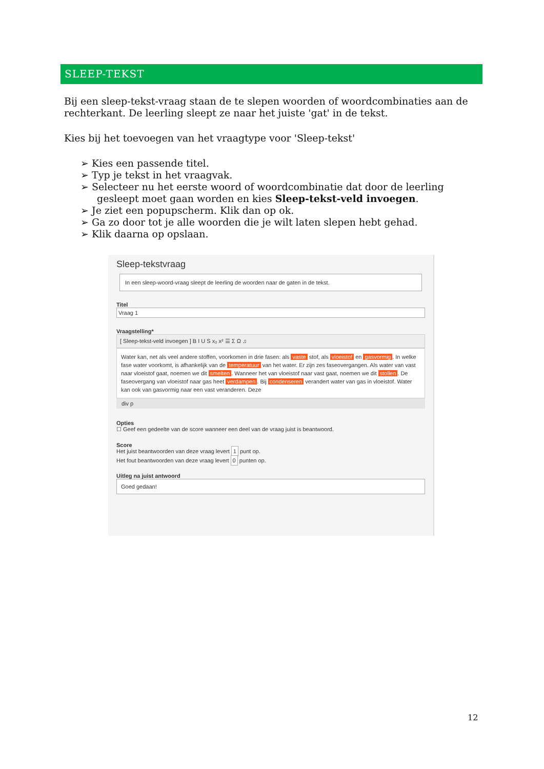SLEEP-TEKST
Bij een sleep-tekst-vraag staan de te slepen woorden of woordcombinaties aan de rechterkant. De leerling sleept ze naar het juiste 'gat' in de tekst.
Kies bij het toevoegen van het vraagtype voor 'Sleep-tekst'
➢ Kies een passende titel.
➢ Typ je tekst in het vraagvak.
➢ Selecteer nu het eerste woord of woordcombinatie dat door de leerling gesleept moet gaan worden en kies Sleep-tekst-veld invoegen.
➢ Je ziet een popupscherm. Klik dan op ok.
➢ Ga zo door tot je alle woorden die je wilt laten slepen hebt gehad.
➢ Klik daarna op opslaan.
Sleep-tekstvraag
In een sleep-woord-vraag sleept de leerling de woorden naar de gaten in de tekst.
Titel
Vraag 1
Vraagstelling*
[ Sleep-tekst-veld invoegen ] B I U S x₂ x² ☰ Σ Ω ♫
Water kan, net als veel andere stoffen, voorkomen in drie fasen: als vaste stof, als vloeistof en gasvormig. In welke fase water voorkomt, is afhankelijk van de temperatuur van het water. Er zijn zes faseovergangen. Als water van vast naar vloeistof gaat, noemen we dit smelten. Wanneer het van vloeistof naar vast gaat, noemen we dit stollen. De faseovergang van vloeistof naar gas heet verdampen. Bij condenseren verandert water van gas in vloeistof. Water kan ook van gasvormig naar een vast veranderen. Deze
div p
Opties
☐ Geef een gedeelte van de score wanneer een deel van de vraag juist is beantwoord.
Score
Het juist beantwoorden van deze vraag levert 1 punt op.
Het fout beantwoorden van deze vraag levert 0 punten op.
Uitleg na juist antwoord
Goed gedaan!
12